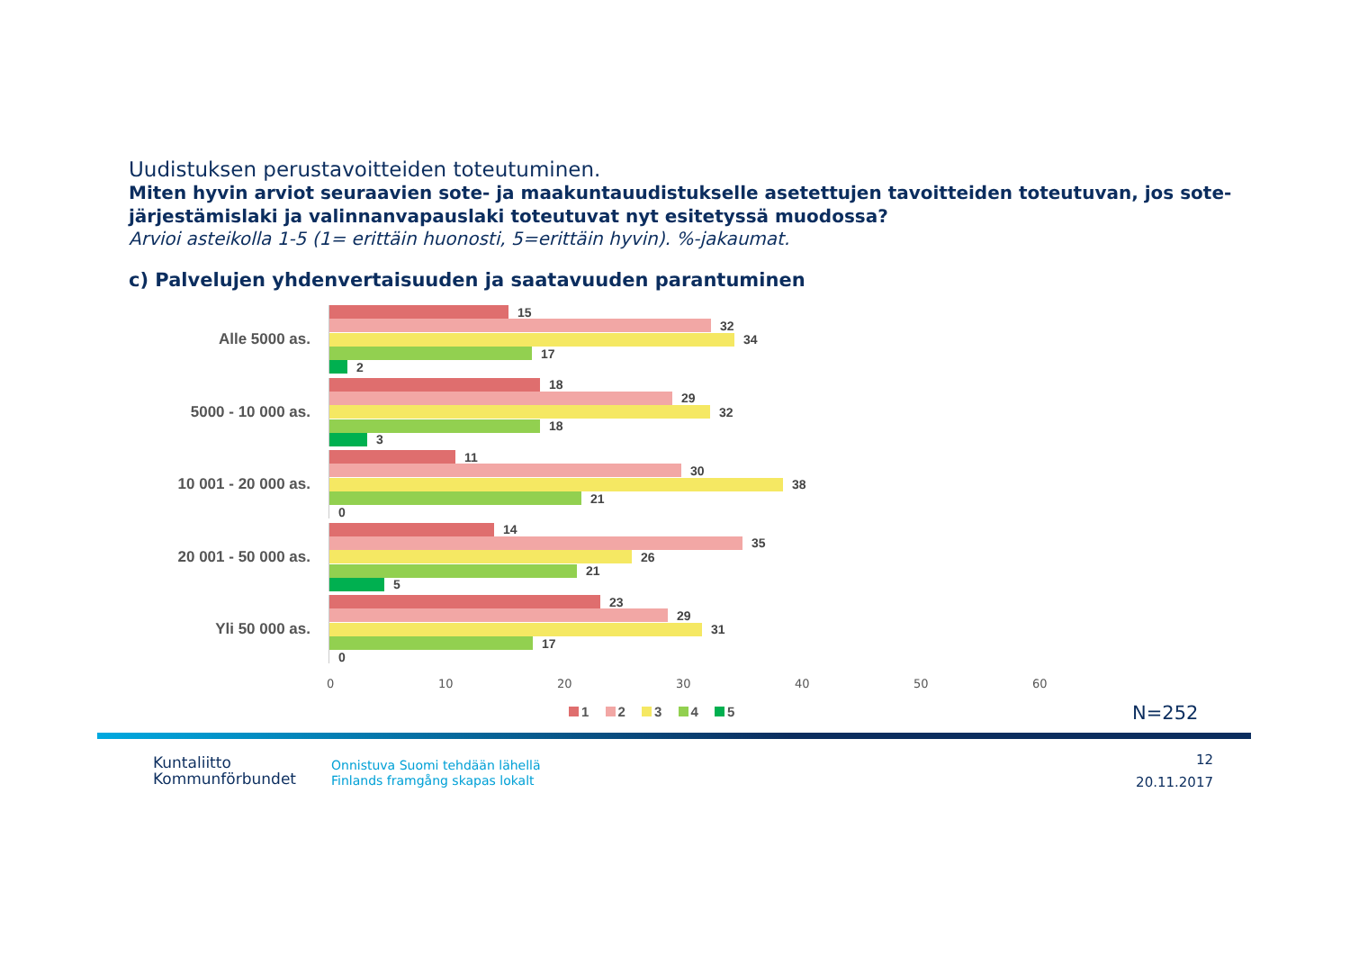Uudistuksen perustavoitteiden toteutuminen.
Miten hyvin arviot seuraavien sote- ja maakuntauudistukselle asetettujen tavoitteiden toteutuvan, jos sote-järjestämislaki ja valinnanvapauslaki toteutuvat nyt esitetyssä muodossa?
Arvioi asteikolla 1-5 (1= erittäin huonosti, 5=erittäin hyvin). %-jakaumat.
c) Palvelujen yhdenvertaisuuden ja saatavuuden parantuminen
Alle 5000 as.
15
32
34
17
2
5000 - 10 000 as.
18
29
32
18
3
10 001 - 20 000 as.
11
30
38
21
0
20 001 - 50 000 as.
14
35
26
21
5
Yli 50 000 as.
23
29
31
17
0
0 10 20 30 40 50 60
1 2 3 4 5 N=252
Kuntaliitto
Kommunförbundet
Onnistuva Suomi tehdään lähellä
Finlands framgång skapas lokalt
12
20.11.2017